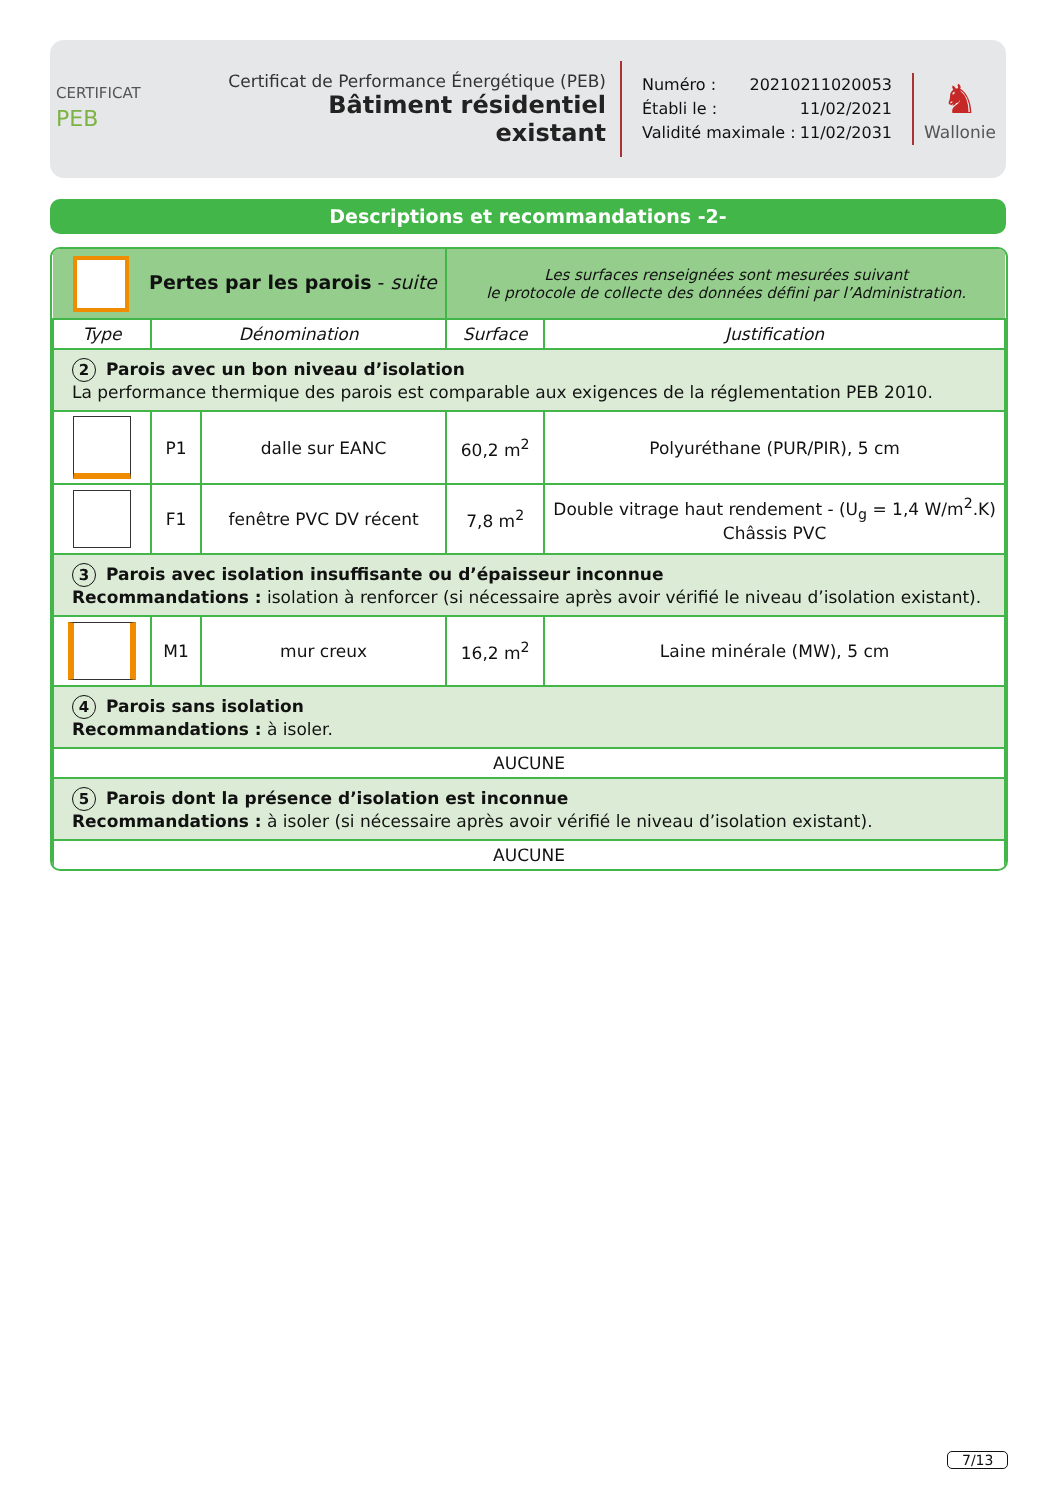CERTIFICAT
PEB
Certificat de Performance Énergétique (PEB)
Bâtiment résidentiel existant
Numéro : 20210211020053
Établi le : 11/02/2021
Validité maximale : 11/02/2031
♞
Wallonie
Descriptions et recommandations -2-
| Pertes par les parois - suite | | | Les surfaces renseignées sont mesurées suivant le protocole de collecte des données défini par l’Administration. | |
| Type | Dénomination | | Surface | Justification |
| 2 Parois avec un bon niveau d’isolation La performance thermique des parois est comparable aux exigences de la réglementation PEB 2010. | | | | |
| | P1 | dalle sur EANC | 60,2 m<sup>2</sup> | Polyuréthane (PUR/PIR), 5 cm |
| | F1 | fenêtre PVC DV récent | 7,8 m<sup>2</sup> | Double vitrage haut rendement - (U<sub>g</sub> = 1,4 W/m<sup>2</sup>.K) Châssis PVC |
| 3 Parois avec isolation insuffisante ou d’épaisseur inconnue Recommandations : isolation à renforcer (si nécessaire après avoir vérifié le niveau d’isolation existant). | | | | |
| | M1 | mur creux | 16,2 m<sup>2</sup> | Laine minérale (MW), 5 cm |
| 4 Parois sans isolation Recommandations : à isoler. | | | | |
| AUCUNE | | | | |
| 5 Parois dont la présence d’isolation est inconnue Recommandations : à isoler (si nécessaire après avoir vérifié le niveau d’isolation existant). | | | | |
| AUCUNE | | | | |
7/13